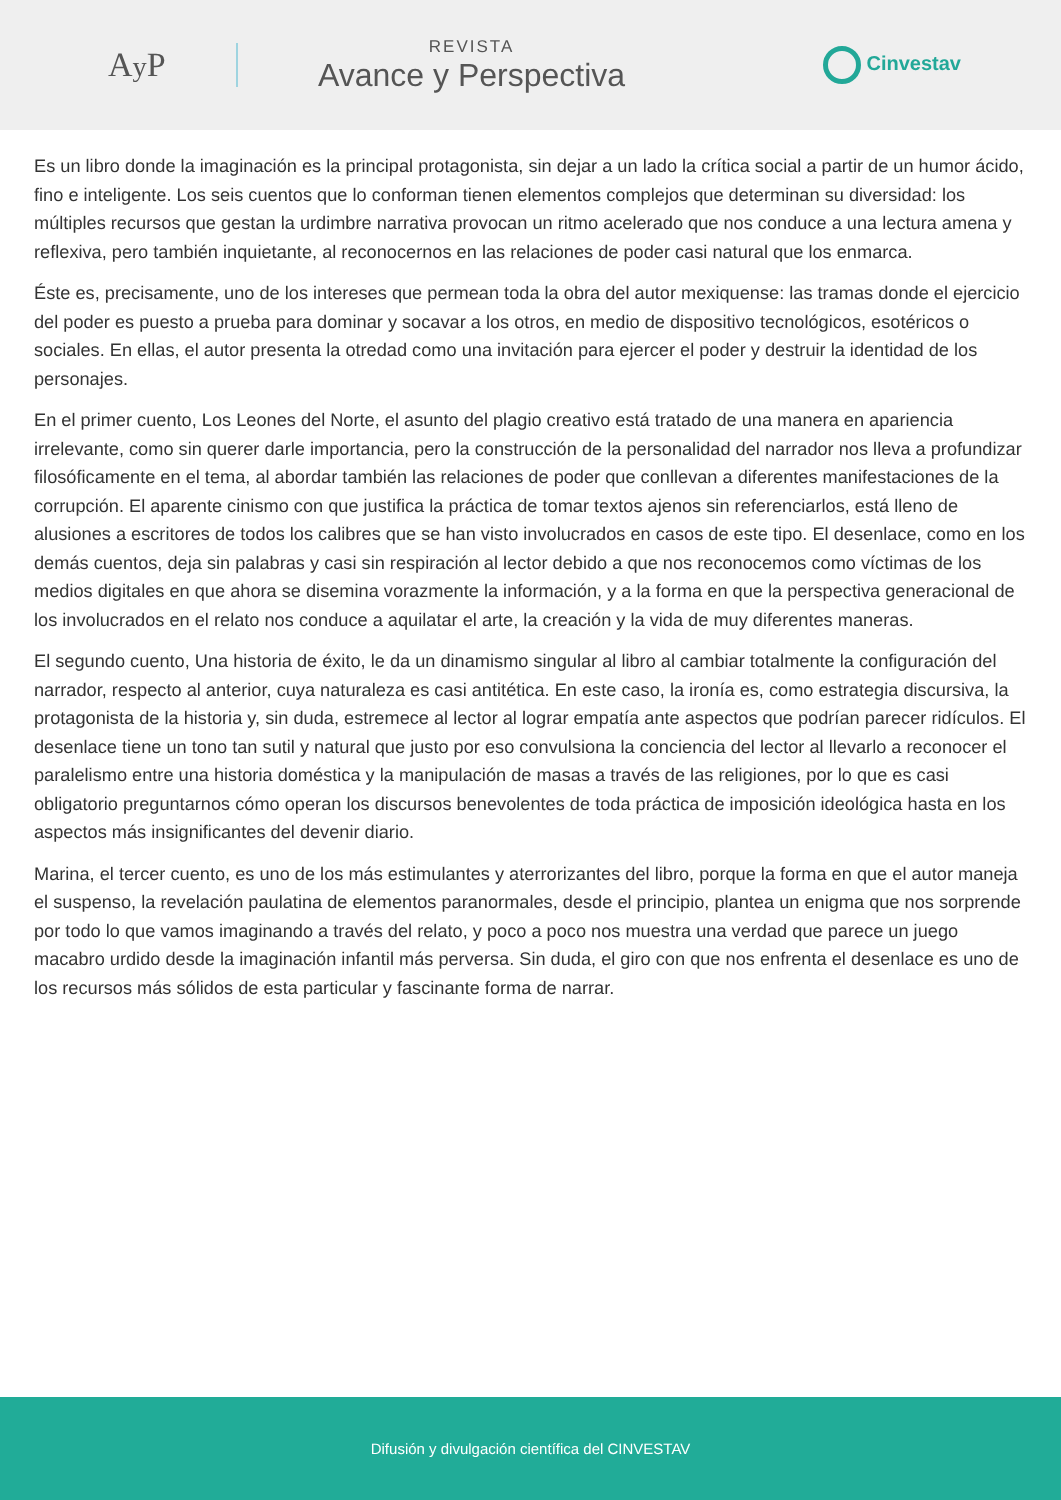Ay P
REVISTA
Avance y Perspectiva
Cinvestav
Es un libro donde la imaginación es la principal protagonista, sin dejar a un lado la crítica social a partir de un humor ácido, fino e inteligente. Los seis cuentos que lo conforman tienen elementos complejos que determinan su diversidad: los múltiples recursos que gestan la urdimbre narrativa provocan un ritmo acelerado que nos conduce a una lectura amena y reflexiva, pero también inquietante, al reconocernos en las relaciones de poder casi natural que los enmarca.
Éste es, precisamente, uno de los intereses que permean toda la obra del autor mexiquense: las tramas donde el ejercicio del poder es puesto a prueba para dominar y socavar a los otros, en medio de dispositivo tecnológicos, esotéricos o sociales. En ellas, el autor presenta la otredad como una invitación para ejercer el poder y destruir la identidad de los personajes.
En el primer cuento, Los Leones del Norte, el asunto del plagio creativo está tratado de una manera en apariencia irrelevante, como sin querer darle importancia, pero la construcción de la personalidad del narrador nos lleva a profundizar filosóficamente en el tema, al abordar también las relaciones de poder que conllevan a diferentes manifestaciones de la corrupción. El aparente cinismo con que justifica la práctica de tomar textos ajenos sin referenciarlos, está lleno de alusiones a escritores de todos los calibres que se han visto involucrados en casos de este tipo. El desenlace, como en los demás cuentos, deja sin palabras y casi sin respiración al lector debido a que nos reconocemos como víctimas de los medios digitales en que ahora se disemina vorazmente la información, y a la forma en que la perspectiva generacional de los involucrados en el relato nos conduce a aquilatar el arte, la creación y la vida de muy diferentes maneras.
El segundo cuento, Una historia de éxito, le da un dinamismo singular al libro al cambiar totalmente la configuración del narrador, respecto al anterior, cuya naturaleza es casi antitética. En este caso, la ironía es, como estrategia discursiva, la protagonista de la historia y, sin duda, estremece al lector al lograr empatía ante aspectos que podrían parecer ridículos. El desenlace tiene un tono tan sutil y natural que justo por eso convulsiona la conciencia del lector al llevarlo a reconocer el paralelismo entre una historia doméstica y la manipulación de masas a través de las religiones, por lo que es casi obligatorio preguntarnos cómo operan los discursos benevolentes de toda práctica de imposición ideológica hasta en los aspectos más insignificantes del devenir diario.
Marina, el tercer cuento, es uno de los más estimulantes y aterrorizantes del libro, porque la forma en que el autor maneja el suspenso, la revelación paulatina de elementos paranormales, desde el principio, plantea un enigma que nos sorprende por todo lo que vamos imaginando a través del relato, y poco a poco nos muestra una verdad que parece un juego macabro urdido desde la imaginación infantil más perversa. Sin duda, el giro con que nos enfrenta el desenlace es uno de los recursos más sólidos de esta particular y fascinante forma de narrar.
Difusión y divulgación científica del CINVESTAV